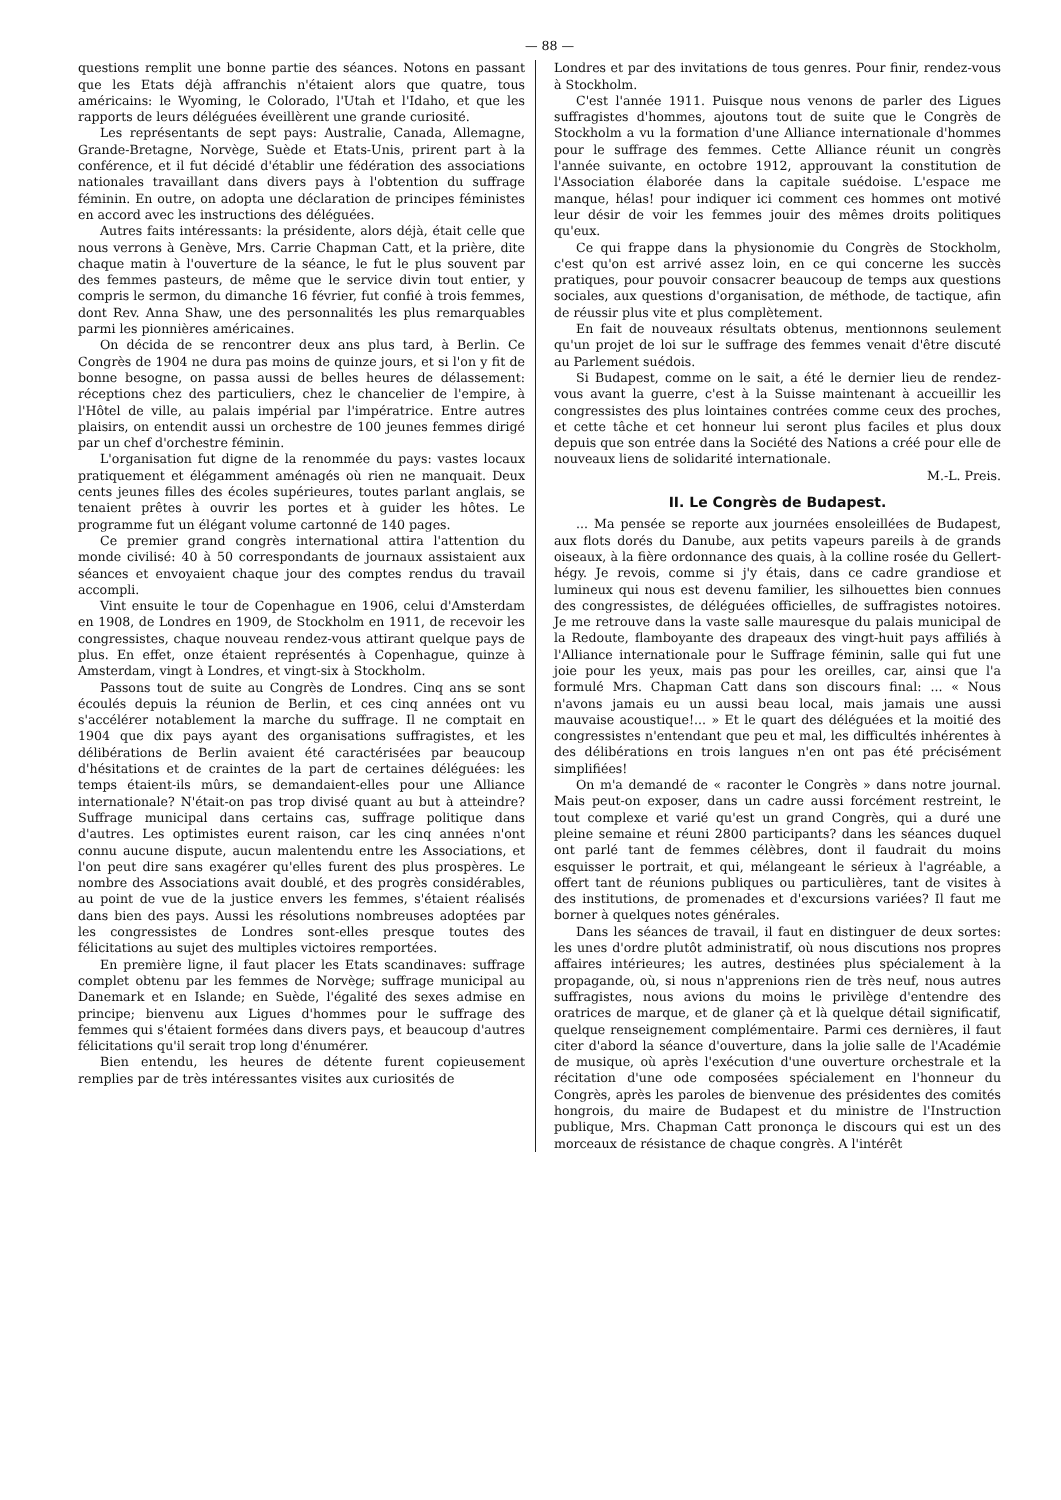— 88 —
questions remplit une bonne partie des séances. Notons en passant que les Etats déjà affranchis n'étaient alors que quatre, tous américains: le Wyoming, le Colorado, l'Utah et l'Idaho, et que les rapports de leurs déléguées éveillèrent une grande curiosité.
Les représentants de sept pays: Australie, Canada, Allemagne, Grande-Bretagne, Norvège, Suède et Etats-Unis, prirent part à la conférence, et il fut décidé d'établir une fédération des associations nationales travaillant dans divers pays à l'obtention du suffrage féminin. En outre, on adopta une déclaration de principes féministes en accord avec les instructions des déléguées.
Autres faits intéressants: la présidente, alors déjà, était celle que nous verrons à Genève, Mrs. Carrie Chapman Catt, et la prière, dite chaque matin à l'ouverture de la séance, le fut le plus souvent par des femmes pasteurs, de même que le service divin tout entier, y compris le sermon, du dimanche 16 février, fut confié à trois femmes, dont Rev. Anna Shaw, une des personnalités les plus remarquables parmi les pionnières américaines.
On décida de se rencontrer deux ans plus tard, à Berlin. Ce Congrès de 1904 ne dura pas moins de quinze jours, et si l'on y fit de bonne besogne, on passa aussi de belles heures de délassement: réceptions chez des particuliers, chez le chancelier de l'empire, à l'Hôtel de ville, au palais impérial par l'impératrice. Entre autres plaisirs, on entendit aussi un orchestre de 100 jeunes femmes dirigé par un chef d'orchestre féminin.
L'organisation fut digne de la renommée du pays: vastes locaux pratiquement et élégamment aménagés où rien ne manquait. Deux cents jeunes filles des écoles supérieures, toutes parlant anglais, se tenaient prêtes à ouvrir les portes et à guider les hôtes. Le programme fut un élégant volume cartonné de 140 pages.
Ce premier grand congrès international attira l'attention du monde civilisé: 40 à 50 correspondants de journaux assistaient aux séances et envoyaient chaque jour des comptes rendus du travail accompli.
Vint ensuite le tour de Copenhague en 1906, celui d'Amsterdam en 1908, de Londres en 1909, de Stockholm en 1911, de recevoir les congressistes, chaque nouveau rendez-vous attirant quelque pays de plus. En effet, onze étaient représentés à Copenhague, quinze à Amsterdam, vingt à Londres, et vingt-six à Stockholm.
Passons tout de suite au Congrès de Londres. Cinq ans se sont écoulés depuis la réunion de Berlin, et ces cinq années ont vu s'accélérer notablement la marche du suffrage. Il ne comptait en 1904 que dix pays ayant des organisations suffragistes, et les délibérations de Berlin avaient été caractérisées par beaucoup d'hésitations et de craintes de la part de certaines déléguées: les temps étaient-ils mûrs, se demandaient-elles pour une Alliance internationale? N'était-on pas trop divisé quant au but à atteindre? Suffrage municipal dans certains cas, suffrage politique dans d'autres. Les optimistes eurent raison, car les cinq années n'ont connu aucune dispute, aucun malentendu entre les Associations, et l'on peut dire sans exagérer qu'elles furent des plus prospères. Le nombre des Associations avait doublé, et des progrès considérables, au point de vue de la justice envers les femmes, s'étaient réalisés dans bien des pays. Aussi les résolutions nombreuses adoptées par les congressistes de Londres sont-elles presque toutes des félicitations au sujet des multiples victoires remportées.
En première ligne, il faut placer les Etats scandinaves: suffrage complet obtenu par les femmes de Norvège; suffrage municipal au Danemark et en Islande; en Suède, l'égalité des sexes admise en principe; bienvenu aux Ligues d'hommes pour le suffrage des femmes qui s'étaient formées dans divers pays, et beaucoup d'autres félicitations qu'il serait trop long d'énumérer.
Bien entendu, les heures de détente furent copieusement remplies par de très intéressantes visites aux curiosités de
Londres et par des invitations de tous genres. Pour finir, rendez-vous à Stockholm.
C'est l'année 1911. Puisque nous venons de parler des Ligues suffragistes d'hommes, ajoutons tout de suite que le Congrès de Stockholm a vu la formation d'une Alliance internationale d'hommes pour le suffrage des femmes. Cette Alliance réunit un congrès l'année suivante, en octobre 1912, approuvant la constitution de l'Association élaborée dans la capitale suédoise. L'espace me manque, hélas! pour indiquer ici comment ces hommes ont motivé leur désir de voir les femmes jouir des mêmes droits politiques qu'eux.
Ce qui frappe dans la physionomie du Congrès de Stockholm, c'est qu'on est arrivé assez loin, en ce qui concerne les succès pratiques, pour pouvoir consacrer beaucoup de temps aux questions sociales, aux questions d'organisation, de méthode, de tactique, afin de réussir plus vite et plus complètement.
En fait de nouveaux résultats obtenus, mentionnons seulement qu'un projet de loi sur le suffrage des femmes venait d'être discuté au Parlement suédois.
Si Budapest, comme on le sait, a été le dernier lieu de rendez-vous avant la guerre, c'est à la Suisse maintenant à accueillir les congressistes des plus lointaines contrées comme ceux des proches, et cette tâche et cet honneur lui seront plus faciles et plus doux depuis que son entrée dans la Société des Nations a créé pour elle de nouveaux liens de solidarité internationale.
M.-L. Preis.
II. Le Congrès de Budapest.
... Ma pensée se reporte aux journées ensoleillées de Budapest, aux flots dorés du Danube, aux petits vapeurs pareils à de grands oiseaux, à la fière ordonnance des quais, à la colline rosée du Gellert-hégy. Je revois, comme si j'y étais, dans ce cadre grandiose et lumineux qui nous est devenu familier, les silhouettes bien connues des congressistes, de déléguées officielles, de suffragistes notoires. Je me retrouve dans la vaste salle mauresque du palais municipal de la Redoute, flamboyante des drapeaux des vingt-huit pays affiliés à l'Alliance internationale pour le Suffrage féminin, salle qui fut une joie pour les yeux, mais pas pour les oreilles, car, ainsi que l'a formulé Mrs. Chapman Catt dans son discours final: ... « Nous n'avons jamais eu un aussi beau local, mais jamais une aussi mauvaise acoustique!... » Et le quart des déléguées et la moitié des congressistes n'entendant que peu et mal, les difficultés inhérentes à des délibérations en trois langues n'en ont pas été précisément simplifiées!
On m'a demandé de « raconter le Congrès » dans notre journal. Mais peut-on exposer, dans un cadre aussi forcément restreint, le tout complexe et varié qu'est un grand Congrès, qui a duré une pleine semaine et réuni 2800 participants? dans les séances duquel ont parlé tant de femmes célèbres, dont il faudrait du moins esquisser le portrait, et qui, mélangeant le sérieux à l'agréable, a offert tant de réunions publiques ou particulières, tant de visites à des institutions, de promenades et d'excursions variées? Il faut me borner à quelques notes générales.
Dans les séances de travail, il faut en distinguer de deux sortes: les unes d'ordre plutôt administratif, où nous discutions nos propres affaires intérieures; les autres, destinées plus spécialement à la propagande, où, si nous n'apprenions rien de très neuf, nous autres suffragistes, nous avions du moins le privilège d'entendre des oratrices de marque, et de glaner çà et là quelque détail significatif, quelque renseignement complémentaire. Parmi ces dernières, il faut citer d'abord la séance d'ouverture, dans la jolie salle de l'Académie de musique, où après l'exécution d'une ouverture orchestrale et la récitation d'une ode composées spécialement en l'honneur du Congrès, après les paroles de bienvenue des présidentes des comités hongrois, du maire de Budapest et du ministre de l'Instruction publique, Mrs. Chapman Catt prononça le discours qui est un des morceaux de résistance de chaque congrès. A l'intérêt